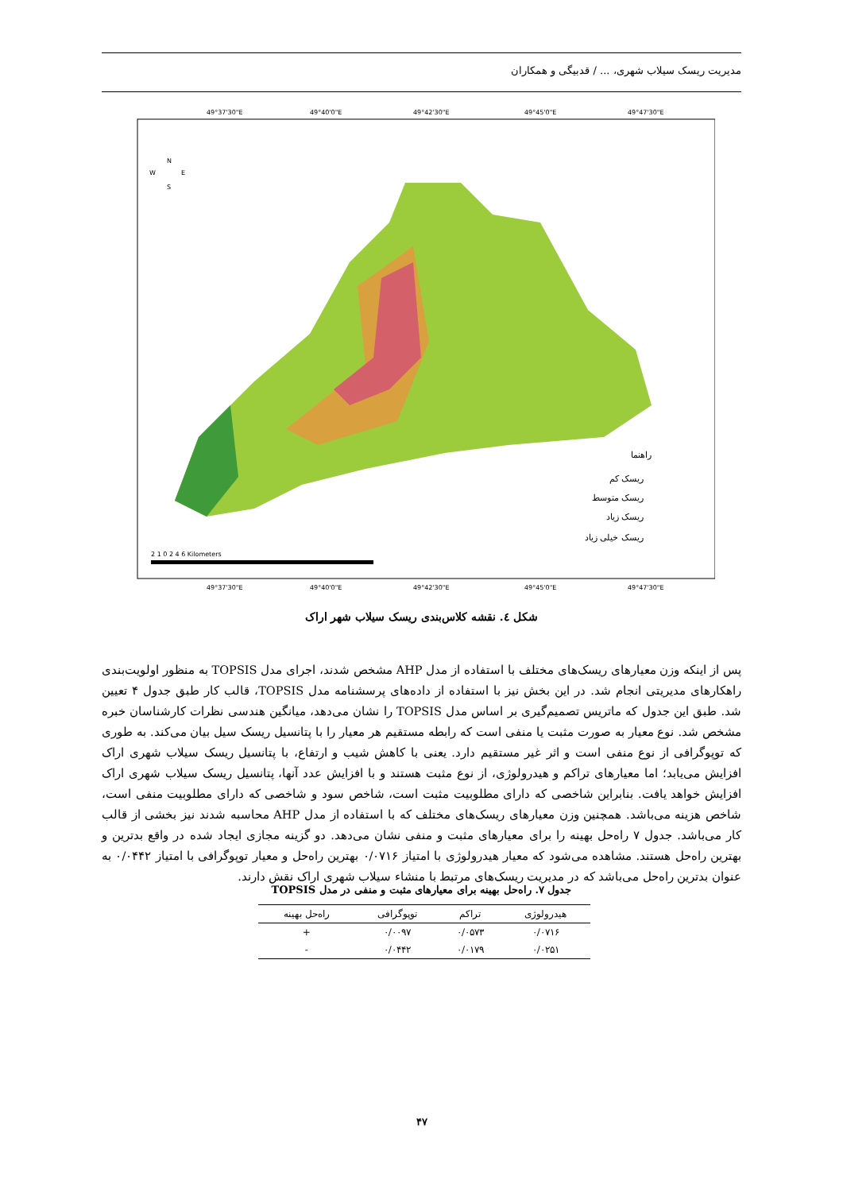مدیریت ریسک سیلاب شهری، ... / قدبیگی و همکاران
49°37'30"E
49°40'0"E
49°42'30"E
49°45'0"E
49°47'30"E
49°37'30"E
49°40'0"E
49°42'30"E
49°45'0"E
49°47'30"E
N
W
E
S
2 1 0 2 4 6 Kilometers
راهنما
ریسک کم
ریسک متوسط
ریسک زیاد
ریسک خیلی زیاد
شکل ٤. نقشه کلاس‌بندی ریسک سیلاب شهر اراک
پس از اینکه وزن معیارهای ریسک‌های مختلف با استفاده از مدل AHP مشخص شدند، اجرای مدل TOPSIS به منظور اولویت‌بندی راهکارهای مدیریتی انجام شد. در این بخش نیز با استفاده از داده‌های پرسشنامه مدل TOPSIS، قالب کار طبق جدول ۴ تعیین شد. طبق این جدول که ماتریس تصمیم‌گیری بر اساس مدل TOPSIS را نشان می‌دهد، میانگین هندسی نظرات کارشناسان خبره مشخص شد. نوع معیار به صورت مثبت یا منفی است که رابطه مستقیم هر معیار را با پتانسیل ریسک سیل بیان می‌کند. به طوری که توپوگرافی از نوع منفی است و اثر غیر مستقیم دارد. یعنی با کاهش شیب و ارتفاع، با پتانسیل ریسک سیلاب شهری اراک افزایش می‌یابد؛ اما معیارهای تراکم و هیدرولوژی، از نوع مثبت هستند و با افزایش عدد آنها، پتانسیل ریسک سیلاب شهری اراک افزایش خواهد یافت. بنابراین شاخصی که دارای مطلوبیت مثبت است، شاخص سود و شاخصی که دارای مطلوبیت منفی است، شاخص هزینه می‌باشد. همچنین وزن معیارهای ریسک‌های مختلف که با استفاده از مدل AHP محاسبه شدند نیز بخشی از قالب کار می‌باشد. جدول ۷ راه‌حل بهینه را برای معیارهای مثبت و منفی نشان می‌دهد. دو گزینه مجازی ایجاد شده در واقع بدترین و بهترین راه‌حل هستند. مشاهده می‌شود که معیار هیدرولوژی با امتیاز ۰/۰۷۱۶ بهترین راه‌حل و معیار توپوگرافی با امتیاز ۰/۰۴۴۲ به عنوان بدترین راه‌حل می‌باشد که در مدیریت ریسک‌های مرتبط با منشاء سیلاب شهری اراک نقش دارند.
جدول ۷. راه‌حل بهینه برای معیارهای مثبت و منفی در مدل TOPSIS
| هیدرولوژی | تراکم | توپوگرافی | راه‌حل بهینه |
| --- | --- | --- | --- |
| ۰/۰۷۱۶ | ۰/۰۵۷۳ | ۰/۰۰۹۷ | + |
| ۰/۰۲۵۱ | ۰/۰۱۷۹ | ۰/۰۴۴۲ | - |
۴۷